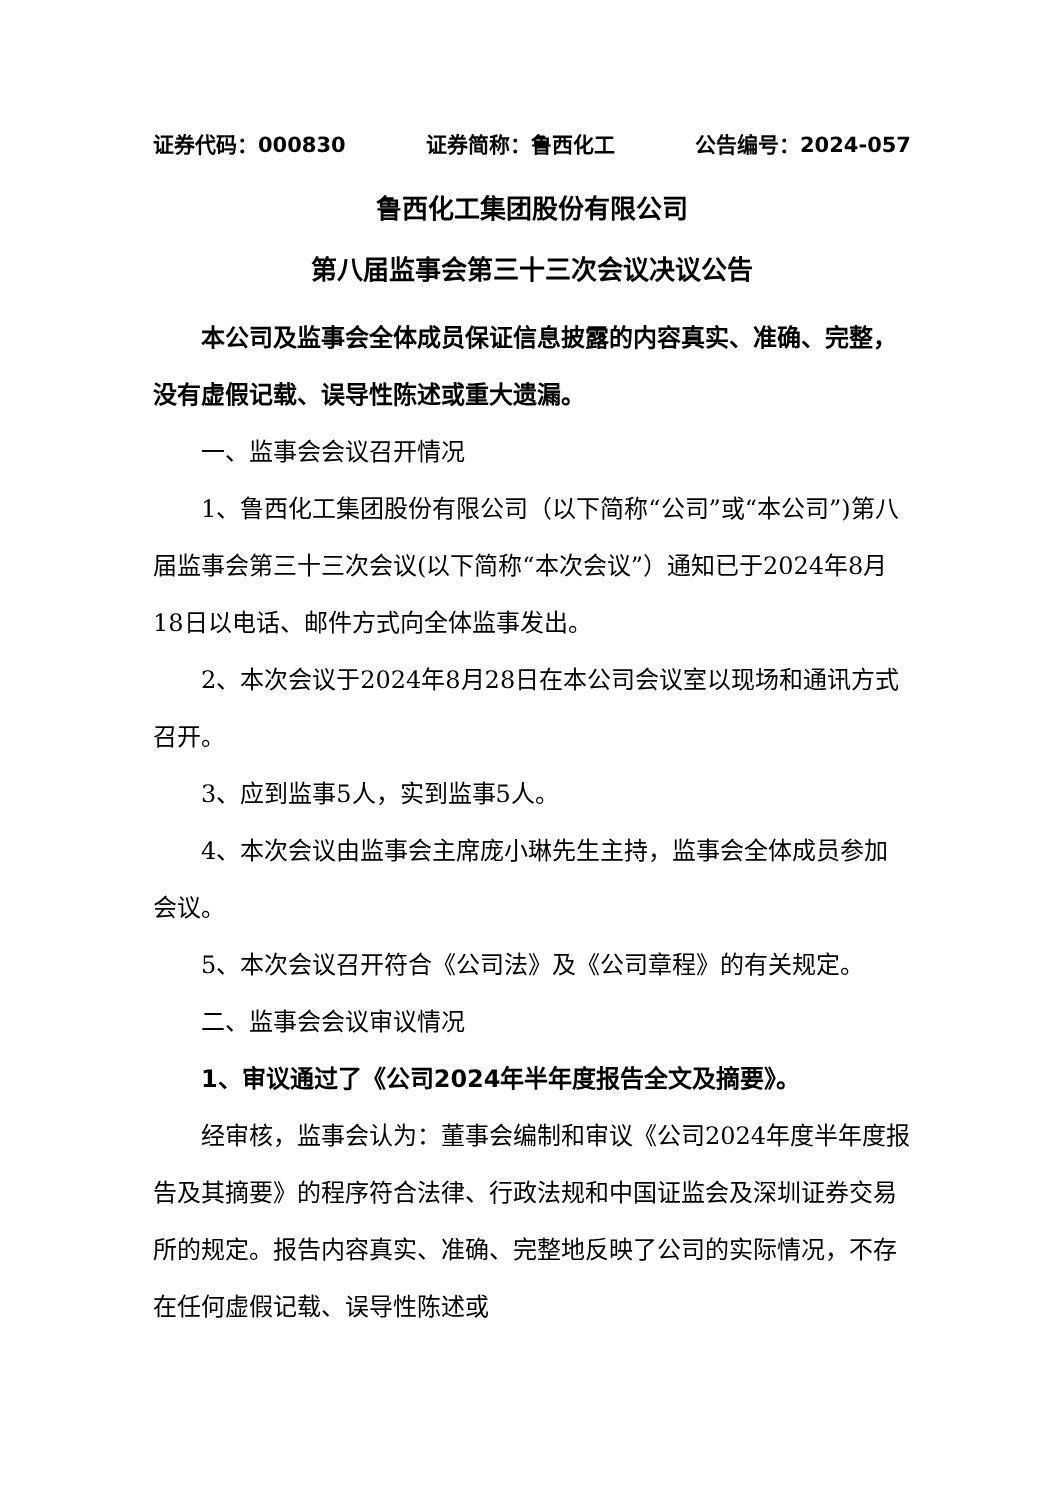证券代码：000830 证券简称：鲁西化工 公告编号：2024-057
鲁西化工集团股份有限公司
第八届监事会第三十三次会议决议公告
本公司及监事会全体成员保证信息披露的内容真实、准确、完整，没有虚假记载、误导性陈述或重大遗漏。
一、监事会会议召开情况
1、鲁西化工集团股份有限公司（以下简称“公司”或“本公司”)第八届监事会第三十三次会议(以下简称“本次会议”）通知已于2024年8月18日以电话、邮件方式向全体监事发出。
2、本次会议于2024年8月28日在本公司会议室以现场和通讯方式召开。
3、应到监事5人，实到监事5人。
4、本次会议由监事会主席庞小琳先生主持，监事会全体成员参加会议。
5、本次会议召开符合《公司法》及《公司章程》的有关规定。
二、监事会会议审议情况
1、审议通过了《公司2024年半年度报告全文及摘要》。
经审核，监事会认为：董事会编制和审议《公司2024年度半年度报告及其摘要》的程序符合法律、行政法规和中国证监会及深圳证券交易所的规定。报告内容真实、准确、完整地反映了公司的实际情况，不存在任何虚假记载、误导性陈述或